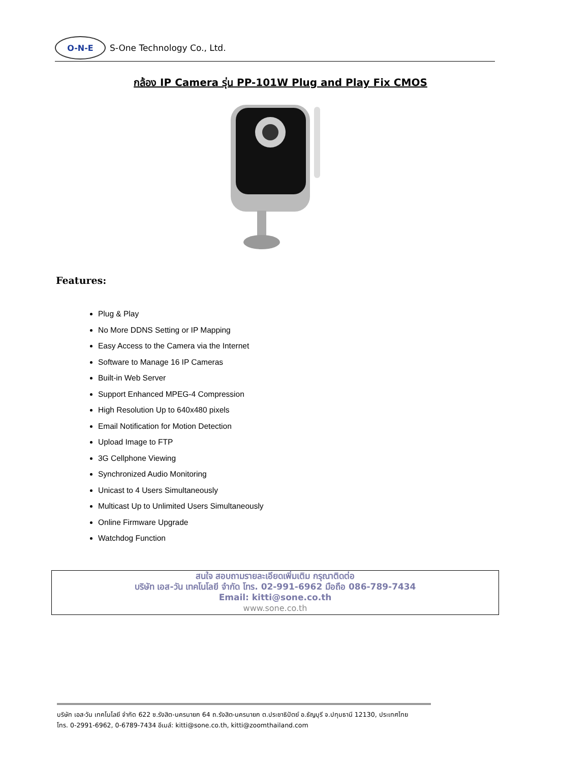O-N-E
S-One Technology Co., Ltd.
กล้อง IP Camera รุ่น PP-101W Plug and Play Fix CMOS
Features:
Plug & Play
No More DDNS Setting or IP Mapping
Easy Access to the Camera via the Internet
Software to Manage 16 IP Cameras
Built-in Web Server
Support Enhanced MPEG-4 Compression
High Resolution Up to 640x480 pixels
Email Notification for Motion Detection
Upload Image to FTP
3G Cellphone Viewing
Synchronized Audio Monitoring
Unicast to 4 Users Simultaneously
Multicast Up to Unlimited Users Simultaneously
Online Firmware Upgrade
Watchdog Function
สนใจ สอบถามรายละเอียดเพิ่มเติม กรุณาติดต่อ
บริษัท เอส-วัน เทคโนโลยี จำกัด โทร. 02-991-6962 มือถือ 086-789-7434
Email: kitti@sone.co.th
www.sone.co.th
บริษัท เอส-วัน เทคโนโลยี จำกัด 622 ซ.รังสิต-นครนายก 64 ถ.รังสิต-นครนายก ต.ประชาธิปัตย์ อ.ธัญบุรี จ.ปทุมธานี 12130, ประเทศไทย
โทร. 0-2991-6962, 0-6789-7434 อีเมล์: kitti@sone.co.th, kitti@zoomthailand.com